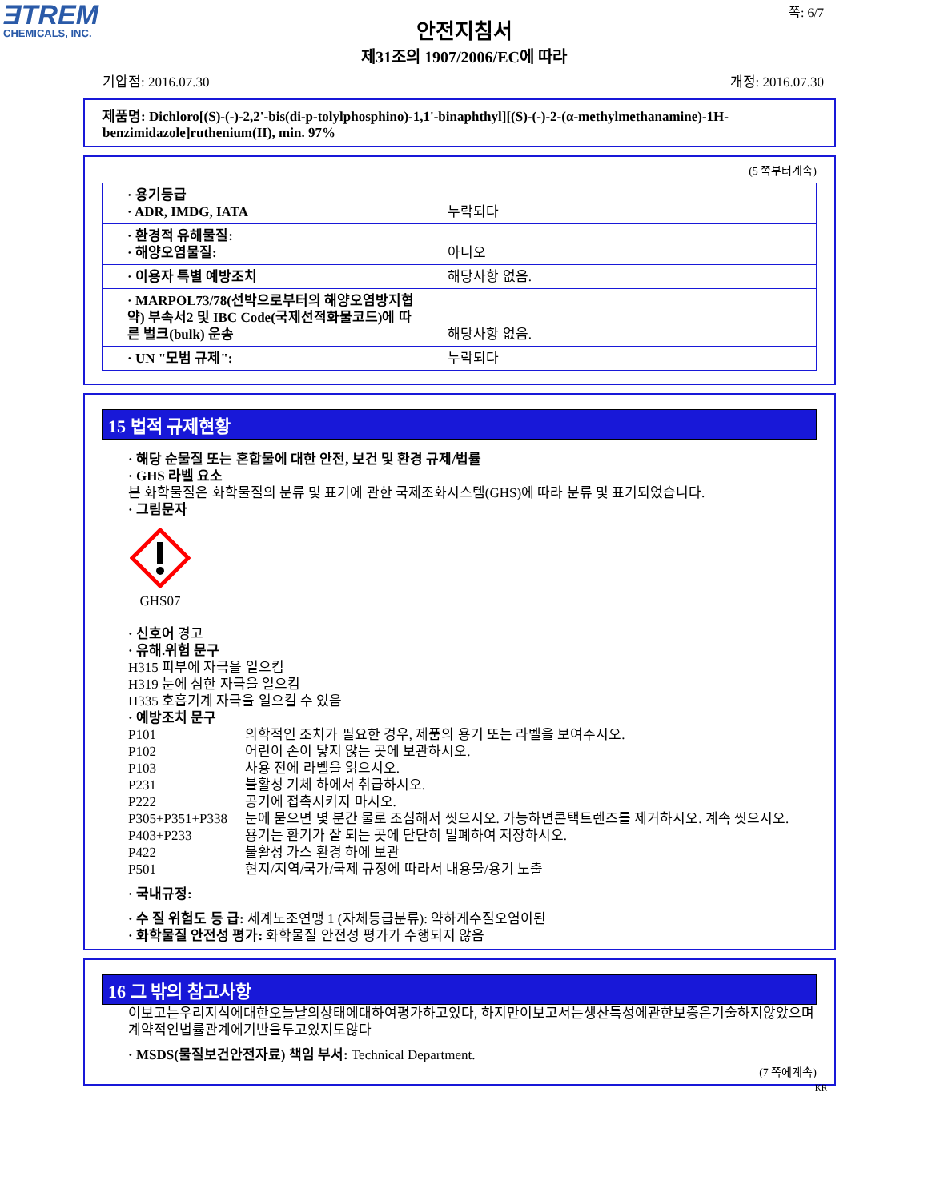ƎTREM
CHEMICALS, INC.
쪽: 6/7
안전지침서
제31조의 1907/2006/EC에 따라
기압점: 2016.07.30 개정: 2016.07.30
제품명: Dichloro[(S)-(-)-2,2'-bis(di-p-tolylphosphino)-1,1'-binaphthyl][(S)-(-)-2-(α-methylmethanamine)-1H-benzimidazole]ruthenium(II), min. 97%
(5 쪽부터계속)
| · 용기등급 · ADR, IMDG, IATA | 누락되다 |
| · 환경적 유해물질: · 해양오염물질: | 아니오 |
| · 이용자 특별 예방조치 | 해당사항 없음. |
| · MARPOL73/78(선박으로부터의 해양오염방지협약) 부속서2 및 IBC Code(국제선적화물코드)에 따른 벌크(bulk) 운송 | 해당사항 없음. |
| · UN "모범 규제": | 누락되다 |
15 법적 규제현황
· 해당 순물질 또는 혼합물에 대한 안전, 보건 및 환경 규제/법률
· GHS 라벨 요소
본 화학물질은 화학물질의 분류 및 표기에 관한 국제조화시스템(GHS)에 따라 분류 및 표기되었습니다.
· 그림문자
GHS07
· 신호어 경고
· 유해.위험 문구
H315 피부에 자극을 일으킴
H319 눈에 심한 자극을 일으킴
H335 호흡기계 자극을 일으킬 수 있음
· 예방조치 문구
| P101 | 의학적인 조치가 필요한 경우, 제품의 용기 또는 라벨을 보여주시오. |
| P102 | 어린이 손이 닿지 않는 곳에 보관하시오. |
| P103 | 사용 전에 라벨을 읽으시오. |
| P231 | 불활성 기체 하에서 취급하시오. |
| P222 | 공기에 접촉시키지 마시오. |
| P305+P351+P338 | 눈에 묻으면 몇 분간 물로 조심해서 씻으시오. 가능하면콘택트렌즈를 제거하시오. 계속 씻으시오. |
| P403+P233 | 용기는 환기가 잘 되는 곳에 단단히 밀폐하여 저장하시오. |
| P422 | 불활성 가스 환경 하에 보관 |
| P501 | 현지/지역/국가/국제 규정에 따라서 내용물/용기 노출 |
· 국내규정:
· 수 질 위험도 등 급: 세계노조연맹 1 (자체등급분류): 약하게수질오염이된
· 화학물질 안전성 평가: 화학물질 안전성 평가가 수행되지 않음
16 그 밖의 참고사항
이보고는우리지식에대한오늘날의상태에대하여평가하고있다, 하지만이보고서는생산특성에관한보증은기술하지않았으며계약적인법률관계에기반을두고있지도않다
· MSDS(물질보건안전자료) 책임 부서: Technical Department.
(7 쪽에계속)
KR